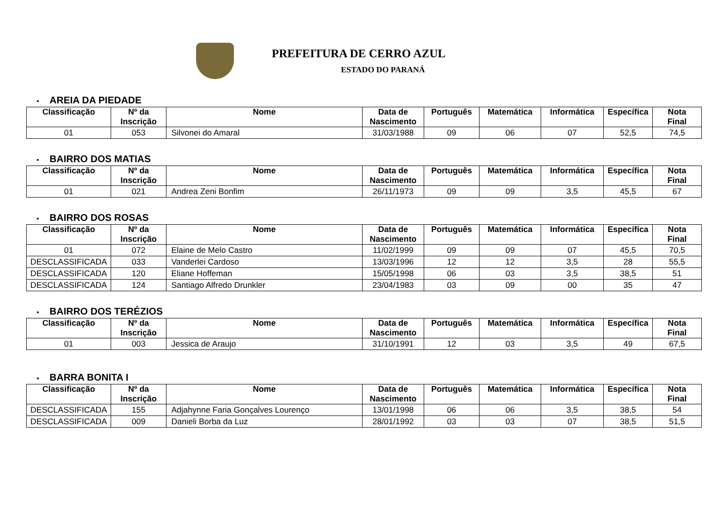PREFEITURA DE CERRO AZUL
ESTADO DO PARANÁ
• AREIA DA PIEDADE
| Classificação | Nº da Inscrição | Nome | Data de Nascimento | Português | Matemática | Informática | Específica | Nota Final |
| --- | --- | --- | --- | --- | --- | --- | --- | --- |
| 01 | 053 | Silvonei do Amaral | 31/03/1988 | 09 | 06 | 07 | 52,5 | 74,5 |
• BAIRRO DOS MATIAS
| Classificação | Nº da Inscrição | Nome | Data de Nascimento | Português | Matemática | Informática | Específica | Nota Final |
| --- | --- | --- | --- | --- | --- | --- | --- | --- |
| 01 | 021 | Andrea Zeni Bonfim | 26/11/1973 | 09 | 09 | 3,5 | 45,5 | 67 |
• BAIRRO DOS ROSAS
| Classificação | Nº da Inscrição | Nome | Data de Nascimento | Português | Matemática | Informática | Específica | Nota Final |
| --- | --- | --- | --- | --- | --- | --- | --- | --- |
| 01 | 072 | Elaine de Melo Castro | 11/02/1999 | 09 | 09 | 07 | 45,5 | 70,5 |
| DESCLASSIFICADA | 033 | Vanderlei Cardoso | 13/03/1996 | 12 | 12 | 3,5 | 28 | 55,5 |
| DESCLASSIFICADA | 120 | Eliane Hoffeman | 15/05/1998 | 06 | 03 | 3,5 | 38,5 | 51 |
| DESCLASSIFICADA | 124 | Santiago Alfredo Drunkler | 23/04/1983 | 03 | 09 | 00 | 35 | 47 |
• BAIRRO DOS TERÉZIOS
| Classificação | Nº da Inscrição | Nome | Data de Nascimento | Português | Matemática | Informática | Específica | Nota Final |
| --- | --- | --- | --- | --- | --- | --- | --- | --- |
| 01 | 003 | Jessica de Araujo | 31/10/1991 | 12 | 03 | 3,5 | 49 | 67,5 |
• BARRA BONITA I
| Classificação | Nº da Inscrição | Nome | Data de Nascimento | Português | Matemática | Informática | Específica | Nota Final |
| --- | --- | --- | --- | --- | --- | --- | --- | --- |
| DESCLASSIFICADA | 155 | Adjahynne Faria Gonçalves Lourenço | 13/01/1998 | 06 | 06 | 3,5 | 38,5 | 54 |
| DESCLASSIFICADA | 009 | Danieli Borba da Luz | 28/01/1992 | 03 | 03 | 07 | 38,5 | 51,5 |